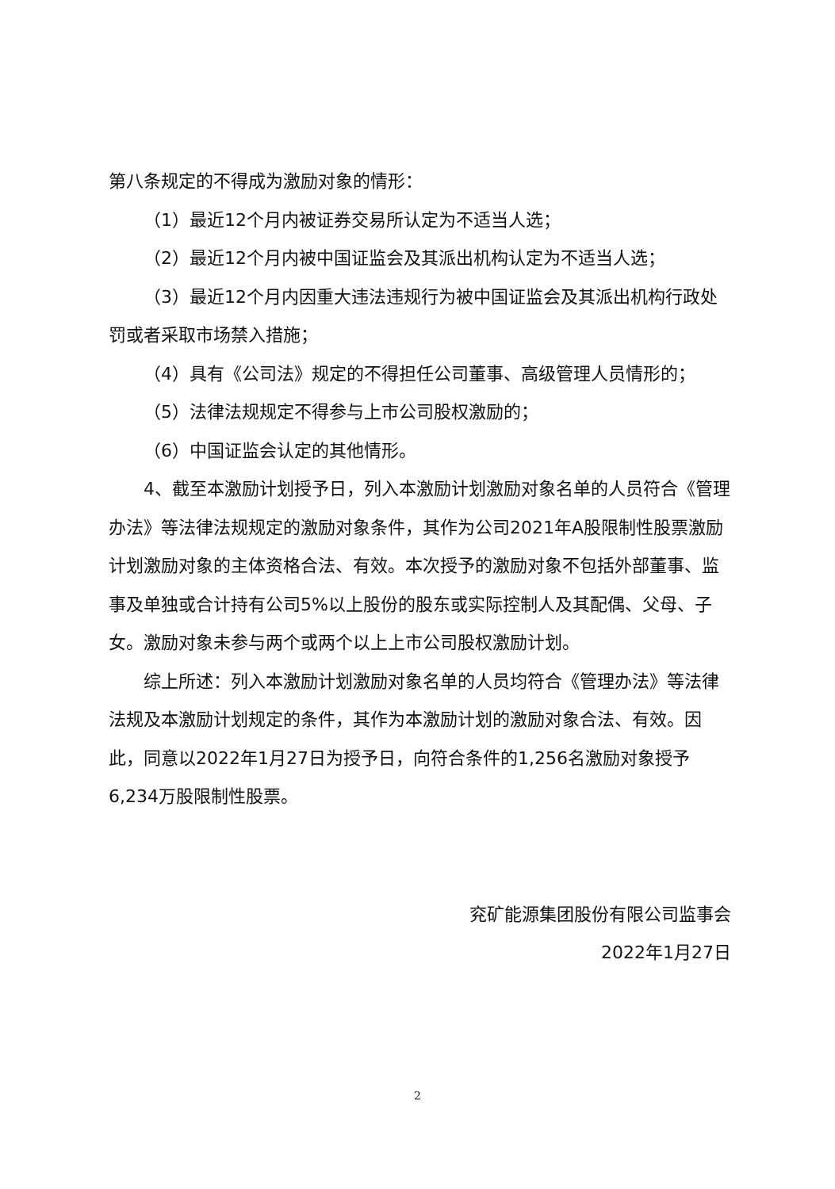第八条规定的不得成为激励对象的情形：
（1）最近12个月内被证券交易所认定为不适当人选；
（2）最近12个月内被中国证监会及其派出机构认定为不适当人选；
（3）最近12个月内因重大违法违规行为被中国证监会及其派出机构行政处罚或者采取市场禁入措施；
（4）具有《公司法》规定的不得担任公司董事、高级管理人员情形的；
（5）法律法规规定不得参与上市公司股权激励的；
（6）中国证监会认定的其他情形。
4、截至本激励计划授予日，列入本激励计划激励对象名单的人员符合《管理办法》等法律法规规定的激励对象条件，其作为公司2021年A股限制性股票激励计划激励对象的主体资格合法、有效。本次授予的激励对象不包括外部董事、监事及单独或合计持有公司5%以上股份的股东或实际控制人及其配偶、父母、子女。激励对象未参与两个或两个以上上市公司股权激励计划。
综上所述：列入本激励计划激励对象名单的人员均符合《管理办法》等法律法规及本激励计划规定的条件，其作为本激励计划的激励对象合法、有效。因此，同意以2022年1月27日为授予日，向符合条件的1,256名激励对象授予6,234万股限制性股票。
兖矿能源集团股份有限公司监事会
2022年1月27日
2